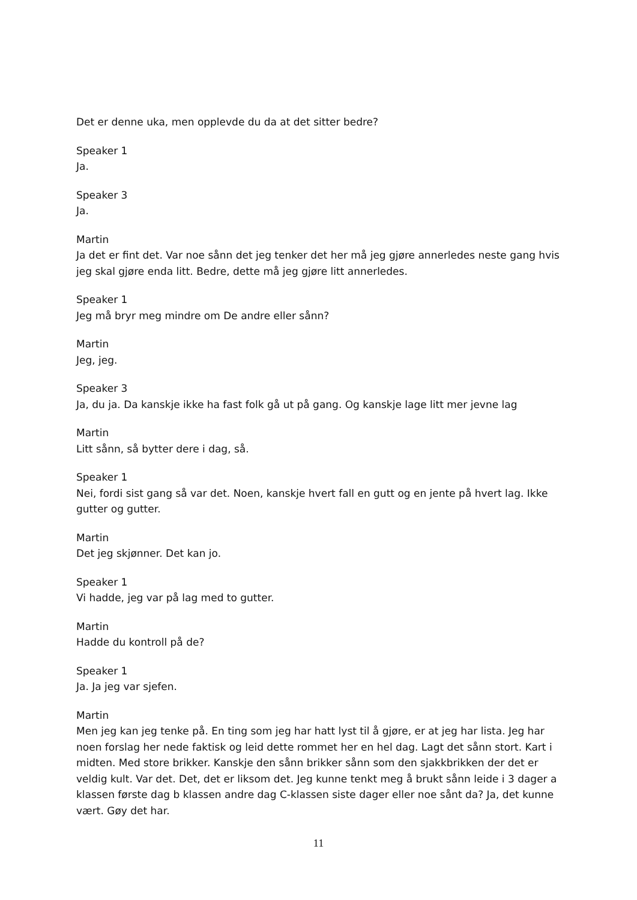Det er denne uka, men opplevde du da at det sitter bedre?
Speaker 1
Ja.
Speaker 3
Ja.
Martin
Ja det er fint det. Var noe sånn det jeg tenker det her må jeg gjøre annerledes neste gang hvis jeg skal gjøre enda litt. Bedre, dette må jeg gjøre litt annerledes.
Speaker 1
Jeg må bryr meg mindre om De andre eller sånn?
Martin
Jeg, jeg.
Speaker 3
Ja, du ja. Da kanskje ikke ha fast folk gå ut på gang. Og kanskje lage litt mer jevne lag
Martin
Litt sånn, så bytter dere i dag, så.
Speaker 1
Nei, fordi sist gang så var det. Noen, kanskje hvert fall en gutt og en jente på hvert lag. Ikke gutter og gutter.
Martin
Det jeg skjønner. Det kan jo.
Speaker 1
Vi hadde, jeg var på lag med to gutter.
Martin
Hadde du kontroll på de?
Speaker 1
Ja. Ja jeg var sjefen.
Martin
Men jeg kan jeg tenke på. En ting som jeg har hatt lyst til å gjøre, er at jeg har lista. Jeg har noen forslag her nede faktisk og leid dette rommet her en hel dag. Lagt det sånn stort. Kart i midten. Med store brikker. Kanskje den sånn brikker sånn som den sjakkbrikken der det er veldig kult. Var det. Det, det er liksom det. Jeg kunne tenkt meg å brukt sånn leide i 3 dager a klassen første dag b klassen andre dag C-klassen siste dager eller noe sånt da? Ja, det kunne vært. Gøy det har.
11